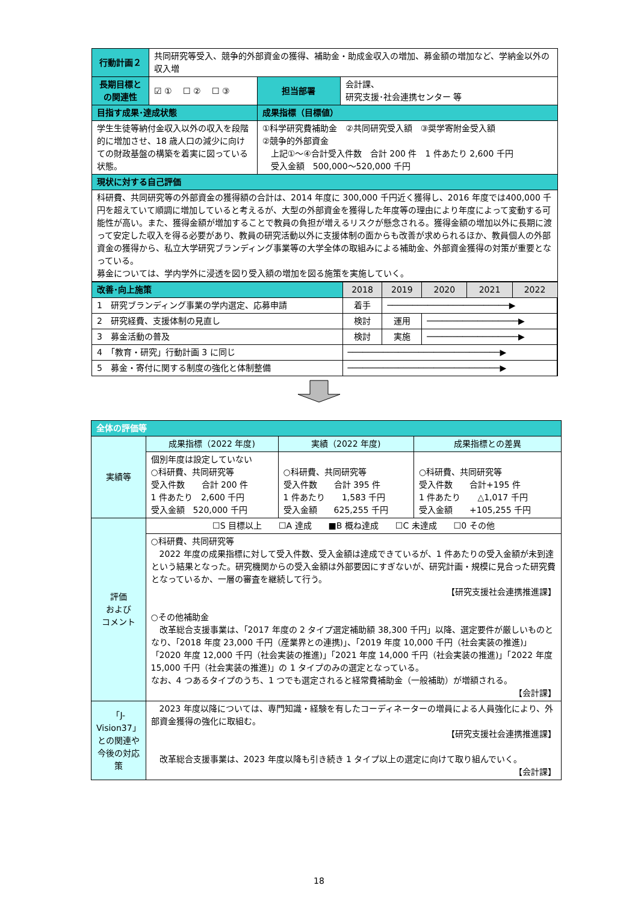| 行動計画２ | 共同研究等受入、競争的外部資金の獲得、補助金・助成金収入の増加、募金額の増加など、学納金以外の収入増 | | | |
| 長期目標との関連性 | ☑ ① ☐ ② ☐ ③ | | 担当部署 | 会計課、 研究支援･社会連携センター 等 |
| 目指す成果･達成状態 | | 成果指標（目標値） | | |
| 学生生徒等納付金収入以外の収入を段階的に増加させ、18 歳人口の減少に向けての財政基盤の構築を着実に図っている状態。 | | ①科学研究費補助金 ②共同研究受入額 ③奨学寄附金受入額 ②競争的外部資金 上記①～④合計受入件数 合計 200 件 1 件あたり 2,600 千円 受入金額 500,000～520,000 千円 | | |
| 現状に対する自己評価 | | | | |
| 科研費、共同研究等の外部資金の獲得額の合計は、2014 年度に 300,000 千円近く獲得し、2016 年度では400,000 千円を超えていて順調に増加していると考えるが、大型の外部資金を獲得した年度等の理由により年度によって変動する可能性が高い。また、獲得金額が増加することで教員の負担が増えるリスクが懸念される。獲得金額の増加以外に長期に渡って安定した収入を得る必要があり、教員の研究活動以外に支援体制の面からも改善が求められるほか、教員個人の外部資金の獲得から、私立大学研究ブランディング事業等の大学全体の取組みによる補助金、外部資金獲得の対策が重要となっている。 募金については、学内学外に浸透を図り受入額の増加を図る施策を実施していく。 | | | | |
| / 改善･向上施策 / 2018 / 2019 / 2020 / 2021 / 2022 / / 1 研究ブランディング事業の学内選定、応募申請 / 着手 / ────────────────────────▶ / / / / / 2 研究経費、支援体制の見直し / 検討 / 運用 / ──────────────────▶ / / / / 3 募金活動の普及 / 検討 / 実施 / ──────────────────▶ / / / / 4 「教育・研究」行動計画 3 に同じ / ──────────────────────────────▶ / / / / / / 5 募金・寄付に関する制度の強化と体制整備 / ──────────────────────────────▶ / / / / / | | | | |
| 全体の評価等 | | | |
| 実績等 | 成果指標（2022 年度) | 実績（2022 年度) | 成果指標との差異 |
| | 個別年度は設定していない ○科研費、共同研究等 受入件数 合計 200 件 1 件あたり 2,600 千円 受入金額 520,000 千円 | ○科研費、共同研究等 受入件数 合計 395 件 1 件あたり 1,583 千円 受入金額 625,255 千円 | ○科研費、共同研究等 受入件数 合計+195 件 1 件あたり △1,017 千円 受入金額 +105,255 千円 |
| 評価 および コメント | ☐S 目標以上 ☐A 達成 ■B 概ね達成 ☐C 未達成 ☐0 その他 | | |
| | ○科研費、共同研究等 2022 年度の成果指標に対して受入件数、受入金額は達成できているが、1 件あたりの受入金額が未到達という結果となった。研究機関からの受入金額は外部要因にすぎないが、研究計画・規模に見合った研究費となっているか、一層の審査を継続して行う。 【研究支援社会連携推進課】 ○その他補助金 改革総合支援事業は、「2017 年度の 2 タイプ選定補助額 38,300 千円」以降、選定要件が厳しいものとなり、「2018 年度 23,000 千円（産業界との連携)」、「2019 年度 10,000 千円（社会実装の推進)」「2020 年度 12,000 千円（社会実装の推進)」「2021 年度 14,000 千円（社会実装の推進)」「2022 年度 15,000 千円（社会実装の推進)」の 1 タイプのみの選定となっている。 なお、4 つあるタイプのうち、1 つでも選定されると経常費補助金（一般補助）が増額される。 【会計課】 | | |
| 「J-Vision37」との関連や今後の対応策 | 2023 年度以降については、専門知識・経験を有したコーディネーターの増員による人員強化により、外部資金獲得の強化に取組む。 【研究支援社会連携推進課】 改革総合支援事業は、2023 年度以降も引き続き 1 タイプ以上の選定に向けて取り組んでいく。 【会計課】 | | |
18